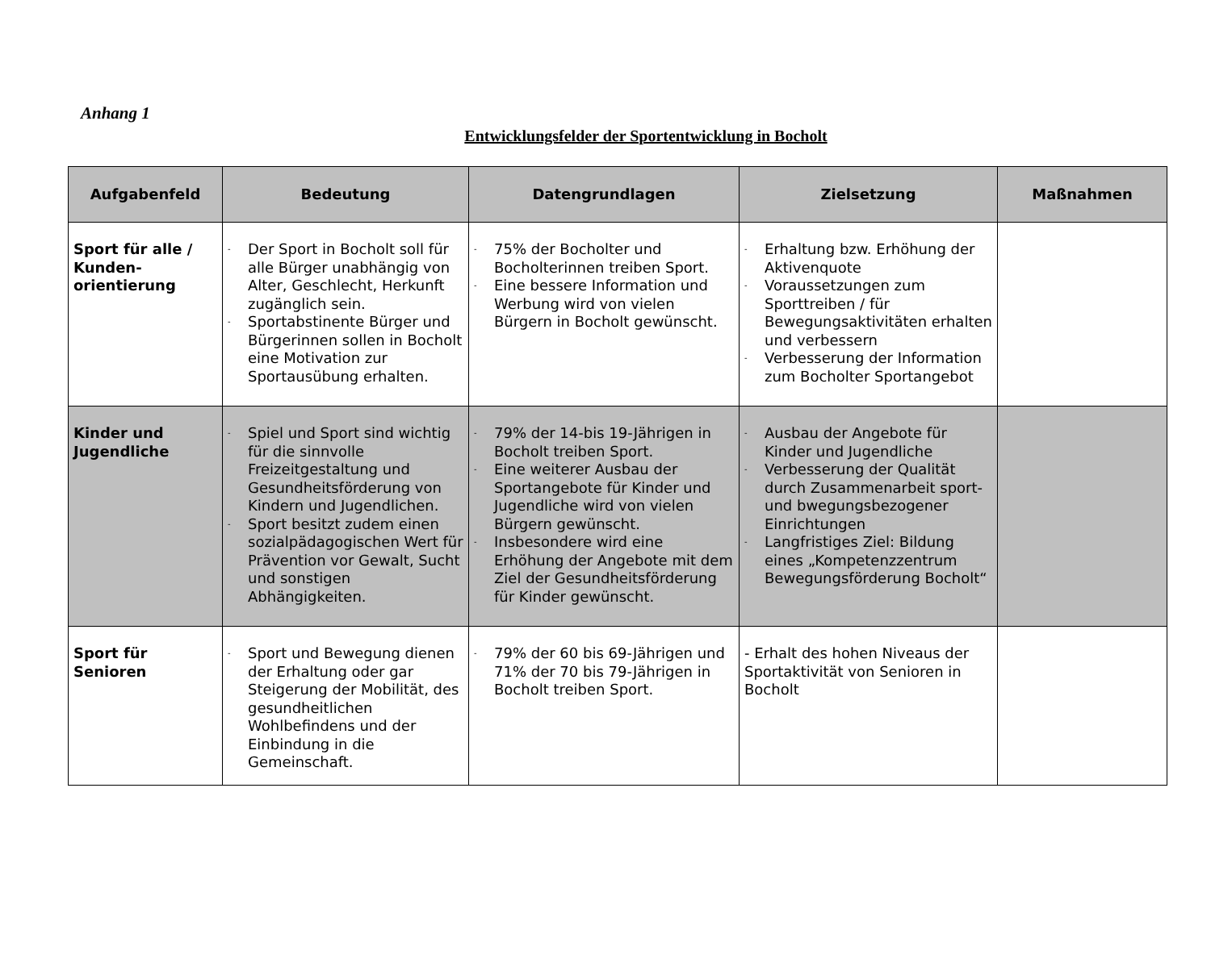Anhang 1
Entwicklungsfelder der Sportentwicklung in Bocholt
| Aufgabenfeld | Bedeutung | Datengrundlagen | Zielsetzung | Maßnahmen |
| --- | --- | --- | --- | --- |
| Sport für alle / Kunden-orientierung | - Der Sport in Bocholt soll für alle Bürger unabhängig von Alter, Geschlecht, Herkunft zugänglich sein. - Sportabstinente Bürger und Bürgerinnen sollen in Bocholt eine Motivation zur Sportausübung erhalten. | - 75% der Bocholter und Bocholterinnen treiben Sport. - Eine bessere Information und Werbung wird von vielen Bürgern in Bocholt gewünscht. | - Erhaltung bzw. Erhöhung der Aktivenquote - Voraussetzungen zum Sporttreiben / für Bewegungsaktivitäten erhalten und verbessern - Verbesserung der Information zum Bocholter Sportangebot | |
| Kinder und Jugendliche | - Spiel und Sport sind wichtig für die sinnvolle Freizeitgestaltung und Gesundheitsförderung von Kindern und Jugendlichen. - Sport besitzt zudem einen sozialpädagogischen Wert für Prävention vor Gewalt, Sucht und sonstigen Abhängigkeiten. | - 79% der 14-bis 19-Jährigen in Bocholt treiben Sport. - Eine weiterer Ausbau der Sportangebote für Kinder und Jugendliche wird von vielen Bürgern gewünscht. - Insbesondere wird eine Erhöhung der Angebote mit dem Ziel der Gesundheitsförderung für Kinder gewünscht. | - Ausbau der Angebote für Kinder und Jugendliche - Verbesserung der Qualität durch Zusammenarbeit sport- und bwegungsbezogener Einrichtungen - Langfristiges Ziel: Bildung eines „Kompetenzzentrum Bewegungsförderung Bocholt“ | |
| Sport für Senioren | - Sport und Bewegung dienen der Erhaltung oder gar Steigerung der Mobilität, des gesundheitlichen Wohlbefindens und der Einbindung in die Gemeinschaft. | - 79% der 60 bis 69-Jährigen und 71% der 70 bis 79-Jährigen in Bocholt treiben Sport. | - Erhalt des hohen Niveaus der Sportaktivität von Senioren in Bocholt | |